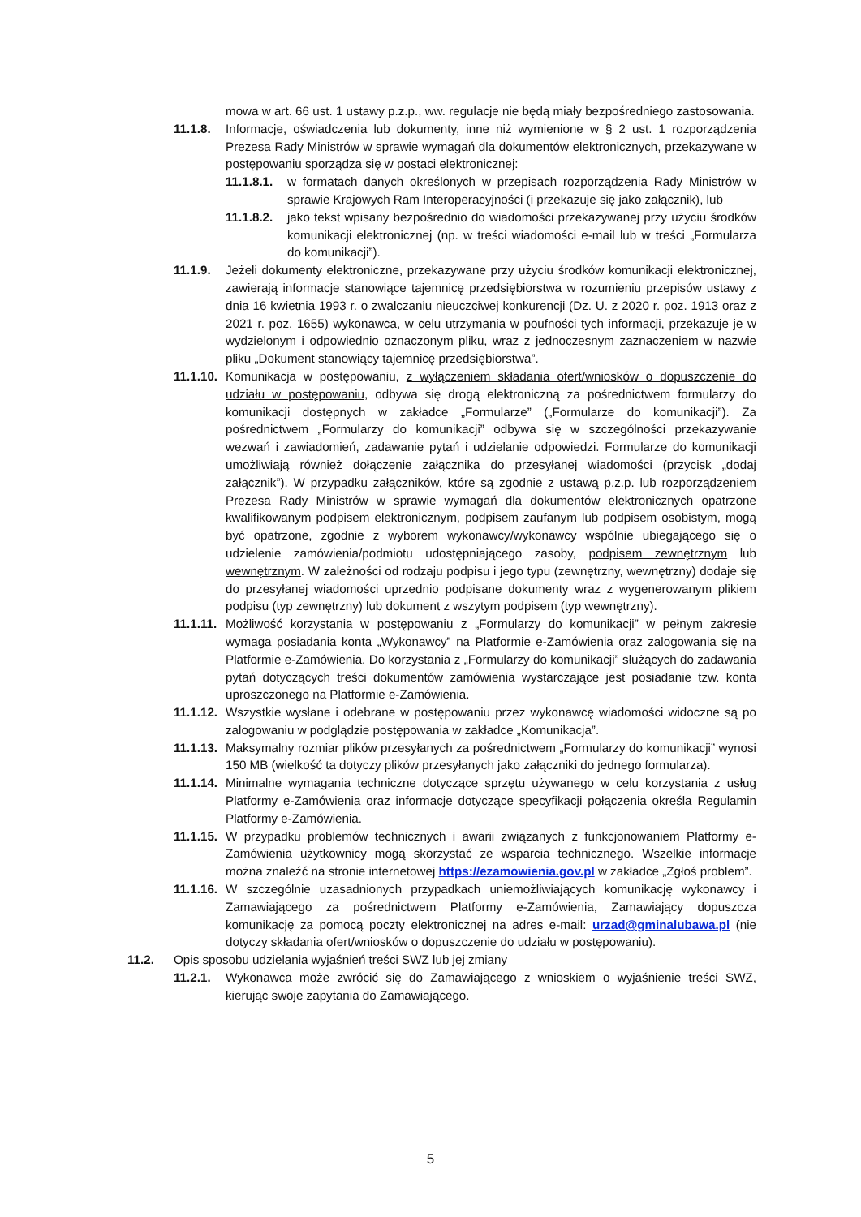mowa w art. 66 ust. 1 ustawy p.z.p., ww. regulacje nie będą miały bezpośredniego zastosowania.
11.1.8. Informacje, oświadczenia lub dokumenty, inne niż wymienione w § 2 ust. 1 rozporządzenia Prezesa Rady Ministrów w sprawie wymagań dla dokumentów elektronicznych, przekazywane w postępowaniu sporządza się w postaci elektronicznej:
11.1.8.1. w formatach danych określonych w przepisach rozporządzenia Rady Ministrów w sprawie Krajowych Ram Interoperacyjności (i przekazuje się jako załącznik), lub
11.1.8.2. jako tekst wpisany bezpośrednio do wiadomości przekazywanej przy użyciu środków komunikacji elektronicznej (np. w treści wiadomości e-mail lub w treści „Formularza do komunikacji”).
11.1.9. Jeżeli dokumenty elektroniczne, przekazywane przy użyciu środków komunikacji elektronicznej, zawierają informacje stanowiące tajemnicę przedsiębiorstwa w rozumieniu przepisów ustawy z dnia 16 kwietnia 1993 r. o zwalczaniu nieuczciwej konkurencji (Dz. U. z 2020 r. poz. 1913 oraz z 2021 r. poz. 1655) wykonawca, w celu utrzymania w poufności tych informacji, przekazuje je w wydzielonym i odpowiednio oznaczonym pliku, wraz z jednoczesnym zaznaczeniem w nazwie pliku „Dokument stanowiący tajemnicę przedsiębiorstwa”.
11.1.10. Komunikacja w postępowaniu, z wyłączeniem składania ofert/wniosków o dopuszczenie do udziału w postępowaniu, odbywa się drogą elektroniczną za pośrednictwem formularzy do komunikacji dostępnych w zakładce „Formularze” („Formularze do komunikacji”). Za pośrednictwem „Formularzy do komunikacji” odbywa się w szczególności przekazywanie wezwań i zawiadomień, zadawanie pytań i udzielanie odpowiedzi. Formularze do komunikacji umożliwiają również dołączenie załącznika do przesyłanej wiadomości (przycisk „dodaj załącznik”). W przypadku załączników, które są zgodnie z ustawą p.z.p. lub rozporządzeniem Prezesa Rady Ministrów w sprawie wymagań dla dokumentów elektronicznych opatrzone kwalifikowanym podpisem elektronicznym, podpisem zaufanym lub podpisem osobistym, mogą być opatrzone, zgodnie z wyborem wykonawcy/wykonawcy wspólnie ubiegającego się o udzielenie zamówienia/podmiotu udostępniającego zasoby, podpisem zewnętrznym lub wewnętrznym. W zależności od rodzaju podpisu i jego typu (zewnętrzny, wewnętrzny) dodaje się do przesyłanej wiadomości uprzednio podpisane dokumenty wraz z wygenerowanym plikiem podpisu (typ zewnętrzny) lub dokument z wszytym podpisem (typ wewnętrzny).
11.1.11. Możliwość korzystania w postępowaniu z „Formularzy do komunikacji” w pełnym zakresie wymaga posiadania konta „Wykonawcy” na Platformie e-Zamówienia oraz zalogowania się na Platformie e-Zamówienia. Do korzystania z „Formularzy do komunikacji” służących do zadawania pytań dotyczących treści dokumentów zamówienia wystarczające jest posiadanie tzw. konta uproszczonego na Platformie e-Zamówienia.
11.1.12. Wszystkie wysłane i odebrane w postępowaniu przez wykonawcę wiadomości widoczne są po zalogowaniu w podglądzie postępowania w zakładce „Komunikacja”.
11.1.13. Maksymalny rozmiar plików przesyłanych za pośrednictwem „Formularzy do komunikacji” wynosi 150 MB (wielkość ta dotyczy plików przesyłanych jako załączniki do jednego formularza).
11.1.14. Minimalne wymagania techniczne dotyczące sprzętu używanego w celu korzystania z usług Platformy e-Zamówienia oraz informacje dotyczące specyfikacji połączenia określa Regulamin Platformy e-Zamówienia.
11.1.15. W przypadku problemów technicznych i awarii związanych z funkcjonowaniem Platformy e-Zamówienia użytkownicy mogą skorzystać ze wsparcia technicznego. Wszelkie informacje można znaleźć na stronie internetowej https://ezamowienia.gov.pl w zakładce „Zgłoś problem”.
11.1.16. W szczególnie uzasadnionych przypadkach uniemożliwiających komunikację wykonawcy i Zamawiającego za pośrednictwem Platformy e-Zamówienia, Zamawiający dopuszcza komunikację za pomocą poczty elektronicznej na adres e-mail: urzad@gminalubawa.pl (nie dotyczy składania ofert/wniosków o dopuszczenie do udziału w postępowaniu).
11.2. Opis sposobu udzielania wyjaśnień treści SWZ lub jej zmiany
11.2.1. Wykonawca może zwrócić się do Zamawiającego z wnioskiem o wyjaśnienie treści SWZ, kierując swoje zapytania do Zamawiającego.
5